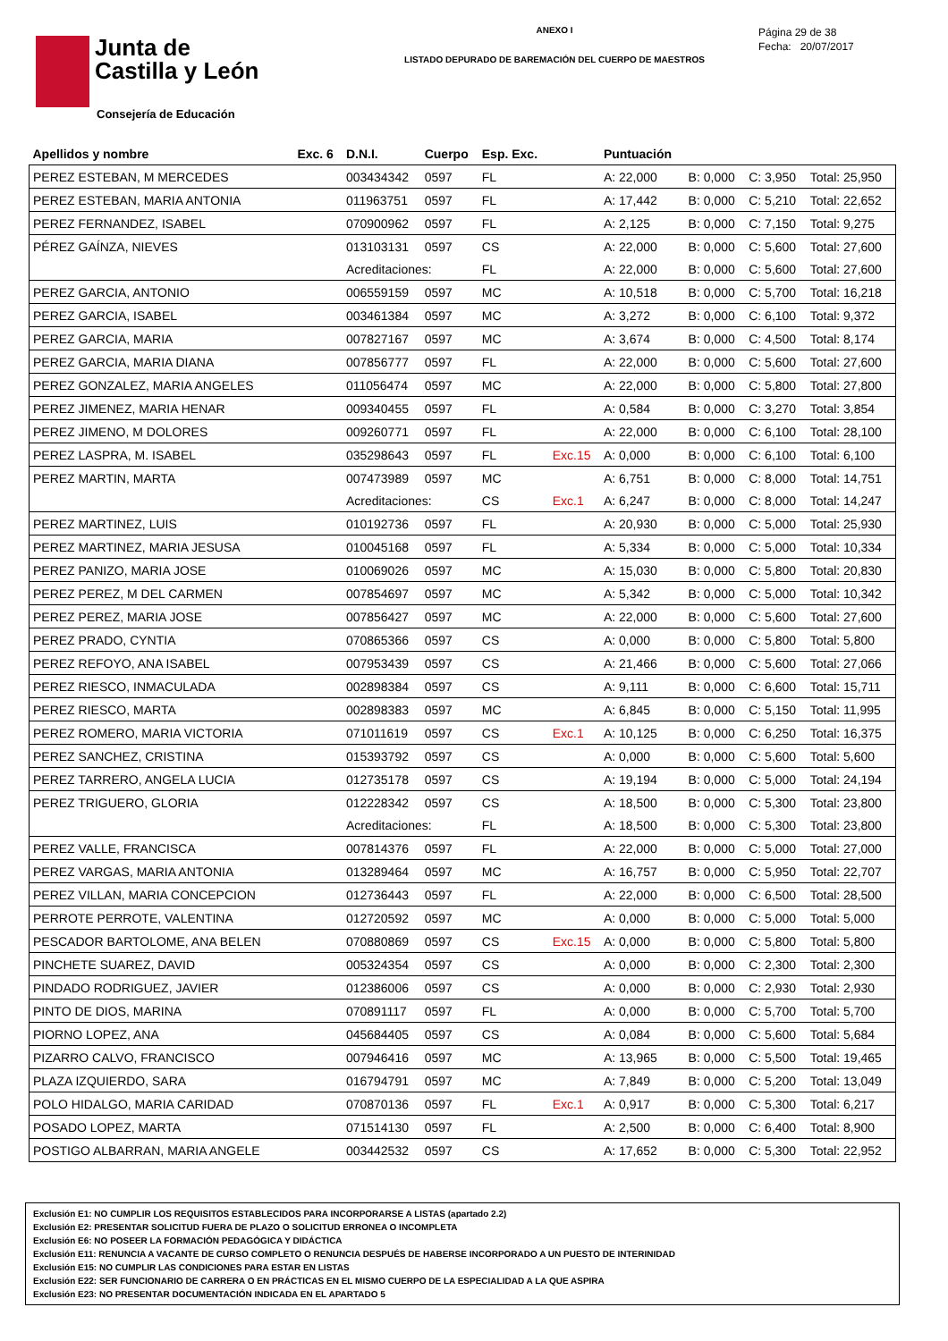Junta de
Castilla y León
Consejería de Educación
ANEXO I
LISTADO DEPURADO DE BAREMACIÓN DEL CUERPO DE MAESTROS
Página 29 de 38
Fecha: 20/07/2017
| Apellidos y nombre | Exc. 6 | D.N.I. | Cuerpo | Esp. Exc. | | Puntuación | | | |
| --- | --- | --- | --- | --- | --- | --- | --- | --- | --- |
| PEREZ ESTEBAN, M MERCEDES | | 003434342 | 0597 | FL | | A: 22,000 | B: 0,000 | C: 3,950 | Total: 25,950 |
| PEREZ ESTEBAN, MARIA ANTONIA | | 011963751 | 0597 | FL | | A: 17,442 | B: 0,000 | C: 5,210 | Total: 22,652 |
| PEREZ FERNANDEZ, ISABEL | | 070900962 | 0597 | FL | | A: 2,125 | B: 0,000 | C: 7,150 | Total: 9,275 |
| PÉREZ GAÍNZA, NIEVES | | 013103131 | 0597 | CS | | A: 22,000 | B: 0,000 | C: 5,600 | Total: 27,600 |
| | | Acreditaciones: | | FL | | A: 22,000 | B: 0,000 | C: 5,600 | Total: 27,600 |
| PEREZ GARCIA, ANTONIO | | 006559159 | 0597 | MC | | A: 10,518 | B: 0,000 | C: 5,700 | Total: 16,218 |
| PEREZ GARCIA, ISABEL | | 003461384 | 0597 | MC | | A: 3,272 | B: 0,000 | C: 6,100 | Total: 9,372 |
| PEREZ GARCIA, MARIA | | 007827167 | 0597 | MC | | A: 3,674 | B: 0,000 | C: 4,500 | Total: 8,174 |
| PEREZ GARCIA, MARIA DIANA | | 007856777 | 0597 | FL | | A: 22,000 | B: 0,000 | C: 5,600 | Total: 27,600 |
| PEREZ GONZALEZ, MARIA ANGELES | | 011056474 | 0597 | MC | | A: 22,000 | B: 0,000 | C: 5,800 | Total: 27,800 |
| PEREZ JIMENEZ, MARIA HENAR | | 009340455 | 0597 | FL | | A: 0,584 | B: 0,000 | C: 3,270 | Total: 3,854 |
| PEREZ JIMENO, M DOLORES | | 009260771 | 0597 | FL | | A: 22,000 | B: 0,000 | C: 6,100 | Total: 28,100 |
| PEREZ LASPRA, M. ISABEL | | 035298643 | 0597 | FL | Exc.15 | A: 0,000 | B: 0,000 | C: 6,100 | Total: 6,100 |
| PEREZ MARTIN, MARTA | | 007473989 | 0597 | MC | | A: 6,751 | B: 0,000 | C: 8,000 | Total: 14,751 |
| | | Acreditaciones: | | CS | Exc.1 | A: 6,247 | B: 0,000 | C: 8,000 | Total: 14,247 |
| PEREZ MARTINEZ, LUIS | | 010192736 | 0597 | FL | | A: 20,930 | B: 0,000 | C: 5,000 | Total: 25,930 |
| PEREZ MARTINEZ, MARIA JESUSA | | 010045168 | 0597 | FL | | A: 5,334 | B: 0,000 | C: 5,000 | Total: 10,334 |
| PEREZ PANIZO, MARIA JOSE | | 010069026 | 0597 | MC | | A: 15,030 | B: 0,000 | C: 5,800 | Total: 20,830 |
| PEREZ PEREZ, M DEL CARMEN | | 007854697 | 0597 | MC | | A: 5,342 | B: 0,000 | C: 5,000 | Total: 10,342 |
| PEREZ PEREZ, MARIA JOSE | | 007856427 | 0597 | MC | | A: 22,000 | B: 0,000 | C: 5,600 | Total: 27,600 |
| PEREZ PRADO, CYNTIA | | 070865366 | 0597 | CS | | A: 0,000 | B: 0,000 | C: 5,800 | Total: 5,800 |
| PEREZ REFOYO, ANA ISABEL | | 007953439 | 0597 | CS | | A: 21,466 | B: 0,000 | C: 5,600 | Total: 27,066 |
| PEREZ RIESCO, INMACULADA | | 002898384 | 0597 | CS | | A: 9,111 | B: 0,000 | C: 6,600 | Total: 15,711 |
| PEREZ RIESCO, MARTA | | 002898383 | 0597 | MC | | A: 6,845 | B: 0,000 | C: 5,150 | Total: 11,995 |
| PEREZ ROMERO, MARIA VICTORIA | | 071011619 | 0597 | CS | Exc.1 | A: 10,125 | B: 0,000 | C: 6,250 | Total: 16,375 |
| PEREZ SANCHEZ, CRISTINA | | 015393792 | 0597 | CS | | A: 0,000 | B: 0,000 | C: 5,600 | Total: 5,600 |
| PEREZ TARRERO, ANGELA LUCIA | | 012735178 | 0597 | CS | | A: 19,194 | B: 0,000 | C: 5,000 | Total: 24,194 |
| PEREZ TRIGUERO, GLORIA | | 012228342 | 0597 | CS | | A: 18,500 | B: 0,000 | C: 5,300 | Total: 23,800 |
| | | Acreditaciones: | | FL | | A: 18,500 | B: 0,000 | C: 5,300 | Total: 23,800 |
| PEREZ VALLE, FRANCISCA | | 007814376 | 0597 | FL | | A: 22,000 | B: 0,000 | C: 5,000 | Total: 27,000 |
| PEREZ VARGAS, MARIA ANTONIA | | 013289464 | 0597 | MC | | A: 16,757 | B: 0,000 | C: 5,950 | Total: 22,707 |
| PEREZ VILLAN, MARIA CONCEPCION | | 012736443 | 0597 | FL | | A: 22,000 | B: 0,000 | C: 6,500 | Total: 28,500 |
| PERROTE PERROTE, VALENTINA | | 012720592 | 0597 | MC | | A: 0,000 | B: 0,000 | C: 5,000 | Total: 5,000 |
| PESCADOR BARTOLOME, ANA BELEN | | 070880869 | 0597 | CS | Exc.15 | A: 0,000 | B: 0,000 | C: 5,800 | Total: 5,800 |
| PINCHETE SUAREZ, DAVID | | 005324354 | 0597 | CS | | A: 0,000 | B: 0,000 | C: 2,300 | Total: 2,300 |
| PINDADO RODRIGUEZ, JAVIER | | 012386006 | 0597 | CS | | A: 0,000 | B: 0,000 | C: 2,930 | Total: 2,930 |
| PINTO DE DIOS, MARINA | | 070891117 | 0597 | FL | | A: 0,000 | B: 0,000 | C: 5,700 | Total: 5,700 |
| PIORNO LOPEZ, ANA | | 045684405 | 0597 | CS | | A: 0,084 | B: 0,000 | C: 5,600 | Total: 5,684 |
| PIZARRO CALVO, FRANCISCO | | 007946416 | 0597 | MC | | A: 13,965 | B: 0,000 | C: 5,500 | Total: 19,465 |
| PLAZA IZQUIERDO, SARA | | 016794791 | 0597 | MC | | A: 7,849 | B: 0,000 | C: 5,200 | Total: 13,049 |
| POLO HIDALGO, MARIA CARIDAD | | 070870136 | 0597 | FL | Exc.1 | A: 0,917 | B: 0,000 | C: 5,300 | Total: 6,217 |
| POSADO LOPEZ, MARTA | | 071514130 | 0597 | FL | | A: 2,500 | B: 0,000 | C: 6,400 | Total: 8,900 |
| POSTIGO ALBARRAN, MARIA ANGELE | | 003442532 | 0597 | CS | | A: 17,652 | B: 0,000 | C: 5,300 | Total: 22,952 |
Exclusión E1: NO CUMPLIR LOS REQUISITOS ESTABLECIDOS PARA INCORPORARSE A LISTAS (apartado 2.2)
Exclusión E2: PRESENTAR SOLICITUD FUERA DE PLAZO O SOLICITUD ERRONEA O INCOMPLETA
Exclusión E6: NO POSEER LA FORMACIÓN PEDAGÓGICA Y DIDÁCTICA
Exclusión E11: RENUNCIA A VACANTE DE CURSO COMPLETO O RENUNCIA DESPUÉS DE HABERSE INCORPORADO A UN PUESTO DE INTERINIDAD
Exclusión E15: NO CUMPLIR LAS CONDICIONES PARA ESTAR EN LISTAS
Exclusión E22: SER FUNCIONARIO DE CARRERA O EN PRÁCTICAS EN EL MISMO CUERPO DE LA ESPECIALIDAD A LA QUE ASPIRA
Exclusión E23: NO PRESENTAR DOCUMENTACIÓN INDICADA EN EL APARTADO 5